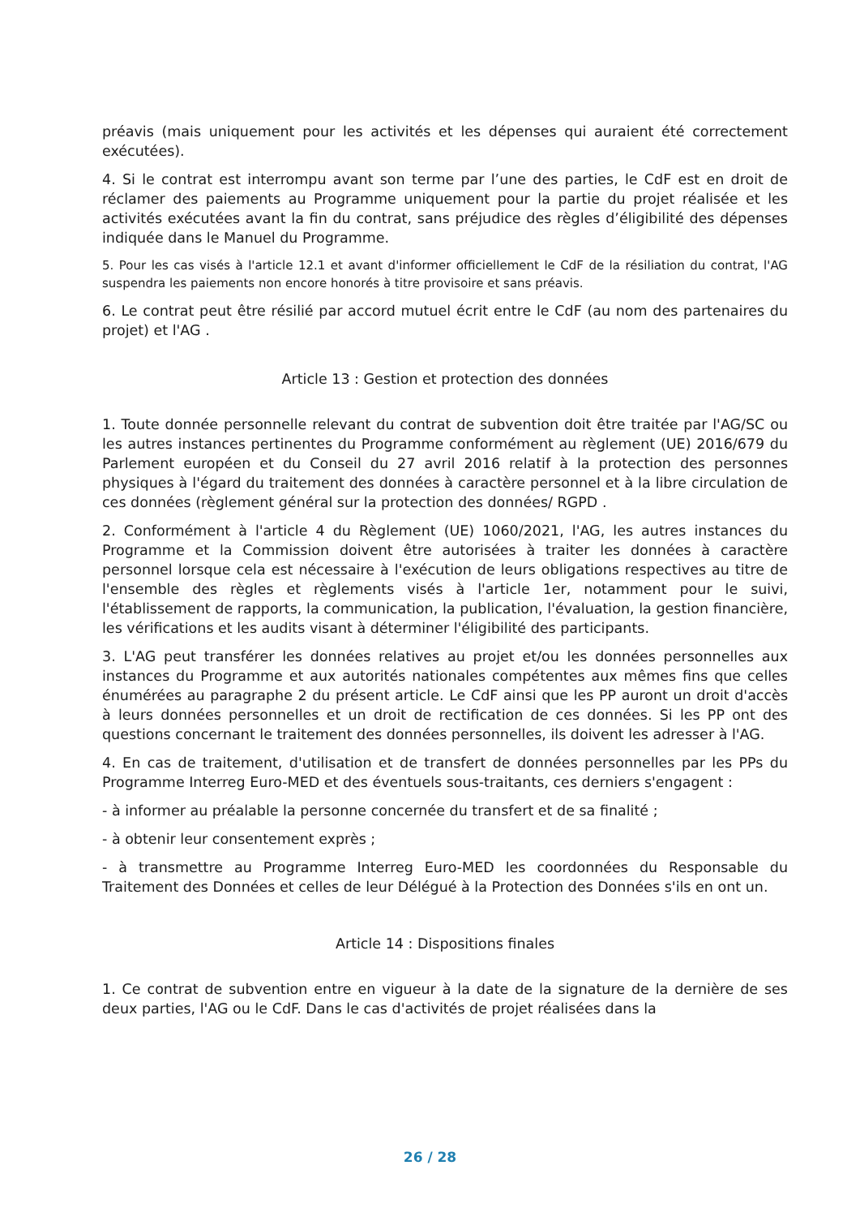préavis (mais uniquement pour les activités et les dépenses qui auraient été correctement exécutées).
4. Si le contrat est interrompu avant son terme par l’une des parties, le CdF est en droit de réclamer des paiements au Programme uniquement pour la partie du projet réalisée et les activités exécutées avant la fin du contrat, sans préjudice des règles d’éligibilité des dépenses indiquée dans le Manuel du Programme.
5. Pour les cas visés à l'article 12.1 et avant d'informer officiellement le CdF de la résiliation du contrat, l'AG suspendra les paiements non encore honorés à titre provisoire et sans préavis.
6. Le contrat peut être résilié par accord mutuel écrit entre le CdF (au nom des partenaires du projet) et l'AG .
Article 13 : Gestion et protection des données
1. Toute donnée personnelle relevant du contrat de subvention doit être traitée par l'AG/SC ou les autres instances pertinentes du Programme conformément au règlement (UE) 2016/679 du Parlement européen et du Conseil du 27 avril 2016 relatif à la protection des personnes physiques à l'égard du traitement des données à caractère personnel et à la libre circulation de ces données (règlement général sur la protection des données/ RGPD .
2. Conformément à l'article 4 du Règlement (UE) 1060/2021, l'AG, les autres instances du Programme et la Commission doivent être autorisées à traiter les données à caractère personnel lorsque cela est nécessaire à l'exécution de leurs obligations respectives au titre de l'ensemble des règles et règlements visés à l'article 1er, notamment pour le suivi, l'établissement de rapports, la communication, la publication, l'évaluation, la gestion financière, les vérifications et les audits visant à déterminer l'éligibilité des participants.
3. L'AG peut transférer les données relatives au projet et/ou les données personnelles aux instances du Programme et aux autorités nationales compétentes aux mêmes fins que celles énumérées au paragraphe 2 du présent article. Le CdF ainsi que les PP auront un droit d'accès à leurs données personnelles et un droit de rectification de ces données. Si les PP ont des questions concernant le traitement des données personnelles, ils doivent les adresser à l'AG.
4. En cas de traitement, d'utilisation et de transfert de données personnelles par les PPs du Programme Interreg Euro-MED et des éventuels sous-traitants, ces derniers s'engagent :
- à informer au préalable la personne concernée du transfert et de sa finalité ;
- à obtenir leur consentement exprès ;
- à transmettre au Programme Interreg Euro-MED les coordonnées du Responsable du Traitement des Données et celles de leur Délégué à la Protection des Données s'ils en ont un.
Article 14 : Dispositions finales
1. Ce contrat de subvention entre en vigueur à la date de la signature de la dernière de ses deux parties, l'AG ou le CdF. Dans le cas d'activités de projet réalisées dans la
26 / 28